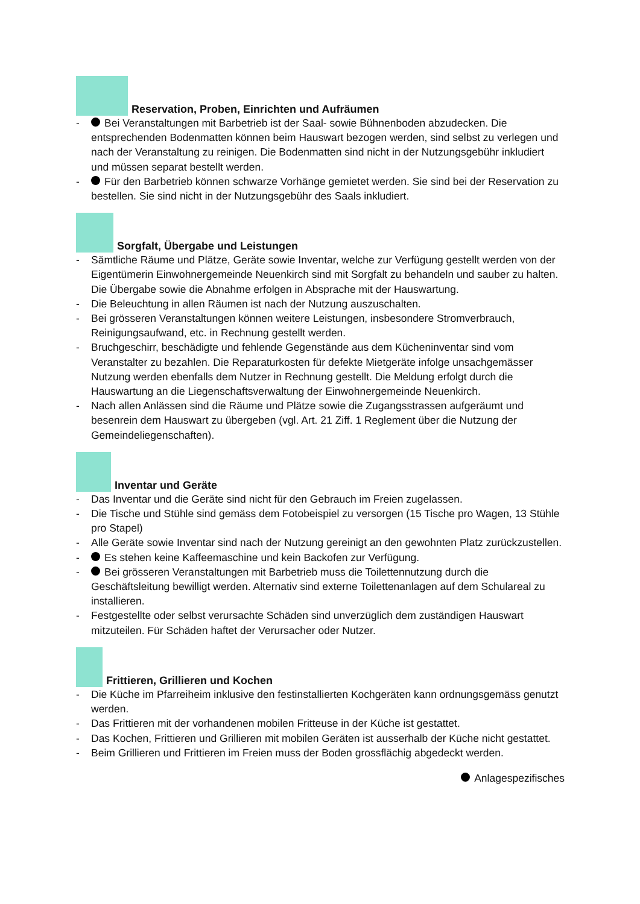Reservation, Proben, Einrichten und Aufräumen
- Bei Veranstaltungen mit Barbetrieb ist der Saal- sowie Bühnenboden abzudecken. Die entsprechenden Bodenmatten können beim Hauswart bezogen werden, sind selbst zu verlegen und nach der Veranstaltung zu reinigen. Die Bodenmatten sind nicht in der Nutzungsgebühr inkludiert und müssen separat bestellt werden.
- Für den Barbetrieb können schwarze Vorhänge gemietet werden. Sie sind bei der Reservation zu bestellen. Sie sind nicht in der Nutzungsgebühr des Saals inkludiert.
Sorgfalt, Übergabe und Leistungen
- Sämtliche Räume und Plätze, Geräte sowie Inventar, welche zur Verfügung gestellt werden von der Eigentümerin Einwohnergemeinde Neuenkirch sind mit Sorgfalt zu behandeln und sauber zu halten. Die Übergabe sowie die Abnahme erfolgen in Absprache mit der Hauswartung.
- Die Beleuchtung in allen Räumen ist nach der Nutzung auszuschalten.
- Bei grösseren Veranstaltungen können weitere Leistungen, insbesondere Stromverbrauch, Reinigungsaufwand, etc. in Rechnung gestellt werden.
- Bruchgeschirr, beschädigte und fehlende Gegenstände aus dem Kücheninventar sind vom Veranstalter zu bezahlen. Die Reparaturkosten für defekte Mietgeräte infolge unsachgemässer Nutzung werden ebenfalls dem Nutzer in Rechnung gestellt. Die Meldung erfolgt durch die Hauswartung an die Liegenschaftsverwaltung der Einwohnergemeinde Neuenkirch.
- Nach allen Anlässen sind die Räume und Plätze sowie die Zugangsstrassen aufgeräumt und besenrein dem Hauswart zu übergeben (vgl. Art. 21 Ziff. 1 Reglement über die Nutzung der Gemeindeliegenschaften).
Inventar und Geräte
- Das Inventar und die Geräte sind nicht für den Gebrauch im Freien zugelassen.
- Die Tische und Stühle sind gemäss dem Fotobeispiel zu versorgen (15 Tische pro Wagen, 13 Stühle pro Stapel)
- Alle Geräte sowie Inventar sind nach der Nutzung gereinigt an den gewohnten Platz zurückzustellen.
- Es stehen keine Kaffeemaschine und kein Backofen zur Verfügung.
- Bei grösseren Veranstaltungen mit Barbetrieb muss die Toilettennutzung durch die Geschäftsleitung bewilligt werden. Alternativ sind externe Toilettenanlagen auf dem Schulareal zu installieren.
- Festgestellte oder selbst verursachte Schäden sind unverzüglich dem zuständigen Hauswart mitzuteilen. Für Schäden haftet der Verursacher oder Nutzer.
Frittieren, Grillieren und Kochen
- Die Küche im Pfarreiheim inklusive den festinstallierten Kochgeräten kann ordnungsgemäss genutzt werden.
- Das Frittieren mit der vorhandenen mobilen Fritteuse in der Küche ist gestattet.
- Das Kochen, Frittieren und Grillieren mit mobilen Geräten ist ausserhalb der Küche nicht gestattet.
- Beim Grillieren und Frittieren im Freien muss der Boden grossflächig abgedeckt werden.
Anlagespezifisches